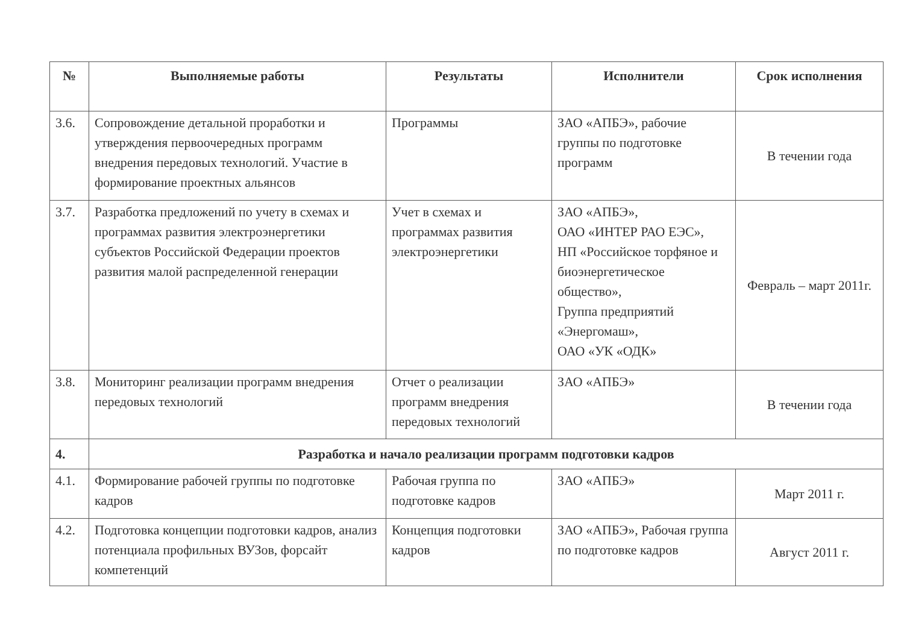| № | Выполняемые работы | Результаты | Исполнители | Срок исполнения |
| --- | --- | --- | --- | --- |
| 3.6. | Сопровождение детальной проработки и утверждения первоочередных программ внедрения передовых технологий. Участие в формирование проектных альянсов | Программы | ЗАО «АПБЭ», рабочие группы по подготовке программ | В течении года |
| 3.7. | Разработка предложений по учету в схемах и программах развития электроэнергетики субъектов Российской Федерации проектов развития малой распределенной генерации | Учет в схемах и программах развития электроэнергетики | ЗАО «АПБЭ», ОАО «ИНТЕР РАО ЕЭС», НП «Российское торфяное и биоэнергетическое общество», Группа предприятий «Энергомаш», ОАО «УК «ОДК» | Февраль – март 2011г. |
| 3.8. | Мониторинг реализации программ внедрения передовых технологий | Отчет о реализации программ внедрения передовых технологий | ЗАО «АПБЭ» | В течении года |
| 4. | Разработка и начало реализации программ подготовки кадров | | | |
| 4.1. | Формирование рабочей группы по подготовке кадров | Рабочая группа по подготовке кадров | ЗАО «АПБЭ» | Март 2011 г. |
| 4.2. | Подготовка концепции подготовки кадров, анализ потенциала профильных ВУЗов, форсайт компетенций | Концепция подготовки кадров | ЗАО «АПБЭ», Рабочая группа по подготовке кадров | Август 2011 г. |